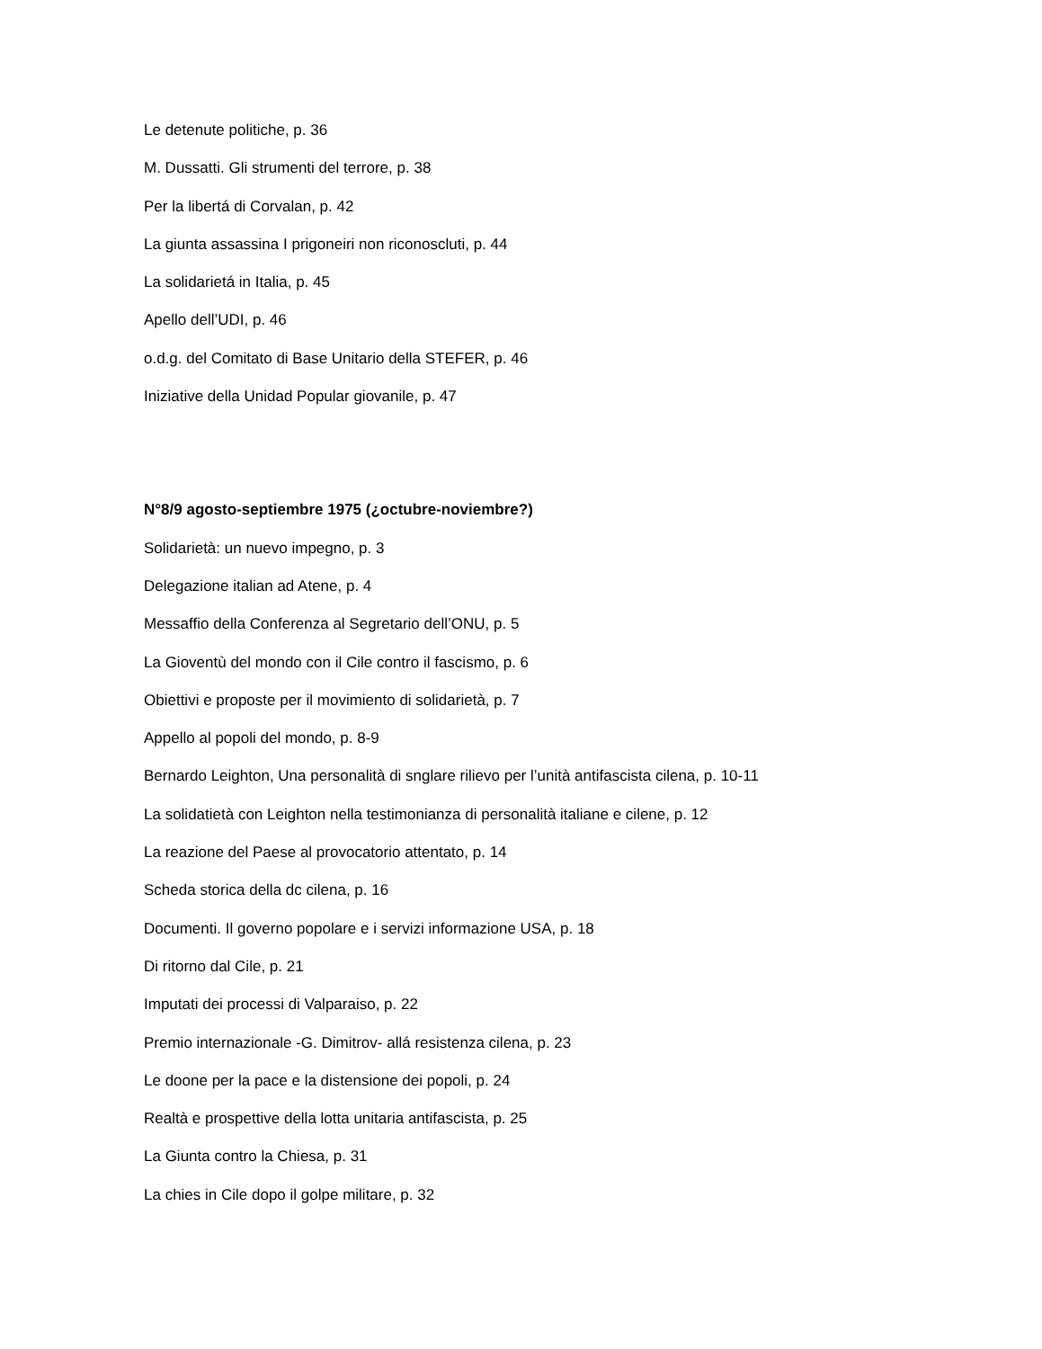Le detenute politiche, p. 36
M. Dussatti. Gli strumenti del terrore, p. 38
Per la libertá di Corvalan, p. 42
La giunta assassina I prigoneiri non riconoscluti, p. 44
La solidarietá in Italia, p. 45
Apello dell’UDI, p. 46
o.d.g. del Comitato di Base Unitario della STEFER, p. 46
Iniziative della Unidad Popular giovanile, p. 47
N°8/9 agosto-septiembre 1975 (¿octubre-noviembre?)
Solidarietà: un nuevo impegno, p. 3
Delegazione italian ad Atene, p. 4
Messaffio della Conferenza al Segretario dell’ONU, p. 5
La Gioventù del mondo con il Cile contro il fascismo, p. 6
Obiettivi e proposte per il movimiento di solidarietà, p. 7
Appello al popoli del mondo, p. 8-9
Bernardo Leighton, Una personalità di snglare rilievo per l’unità antifascista cilena, p. 10-11
La solidatietà con Leighton nella testimonianza di personalità italiane e cilene, p. 12
La reazione del Paese al provocatorio attentato, p. 14
Scheda storica della dc cilena, p. 16
Documenti. Il governo popolare e i servizi informazione USA, p. 18
Di ritorno dal Cile, p. 21
Imputati dei processi di Valparaiso, p. 22
Premio internazionale -G. Dimitrov- allá resistenza cilena, p. 23
Le doone per la pace e la distensione dei popoli, p. 24
Realtà e prospettive della lotta unitaria antifascista, p. 25
La Giunta contro la Chiesa, p. 31
La chies in Cile dopo il golpe militare, p. 32